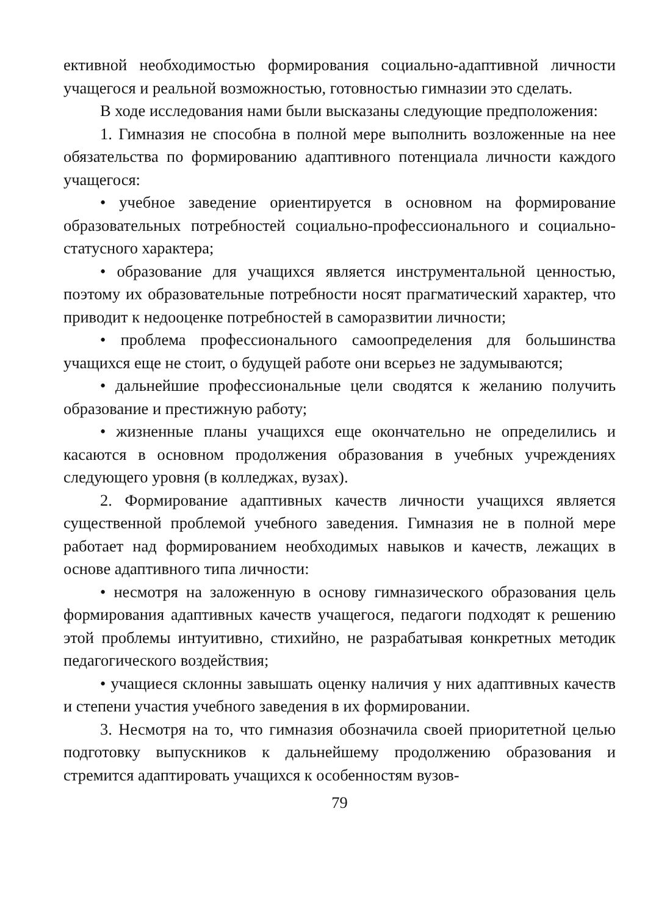ективной необходимостью формирования социально-адаптивной личности учащегося и реальной возможностью, готовностью гимназии это сделать.
В ходе исследования нами были высказаны следующие предположения:
1. Гимназия не способна в полной мере выполнить возложенные на нее обязательства по формированию адаптивного потенциала личности каждого учащегося:
• учебное заведение ориентируется в основном на формирование образовательных потребностей социально-профессионального и социально-статусного характера;
• образование для учащихся является инструментальной ценностью, поэтому их образовательные потребности носят прагматический характер, что приводит к недооценке потребностей в саморазвитии личности;
• проблема профессионального самоопределения для большинства учащихся еще не стоит, о будущей работе они всерьез не задумываются;
• дальнейшие профессиональные цели сводятся к желанию получить образование и престижную работу;
• жизненные планы учащихся еще окончательно не определились и касаются в основном продолжения образования в учебных учреждениях следующего уровня (в колледжах, вузах).
2. Формирование адаптивных качеств личности учащихся является существенной проблемой учебного заведения. Гимназия не в полной мере работает над формированием необходимых навыков и качеств, лежащих в основе адаптивного типа личности:
• несмотря на заложенную в основу гимназического образования цель формирования адаптивных качеств учащегося, педагоги подходят к решению этой проблемы интуитивно, стихийно, не разрабатывая конкретных методик педагогического воздействия;
• учащиеся склонны завышать оценку наличия у них адаптивных качеств и степени участия учебного заведения в их формировании.
3. Несмотря на то, что гимназия обозначила своей приоритетной целью подготовку выпускников к дальнейшему продолжению образования и стремится адаптировать учащихся к особенностям вузов-
79